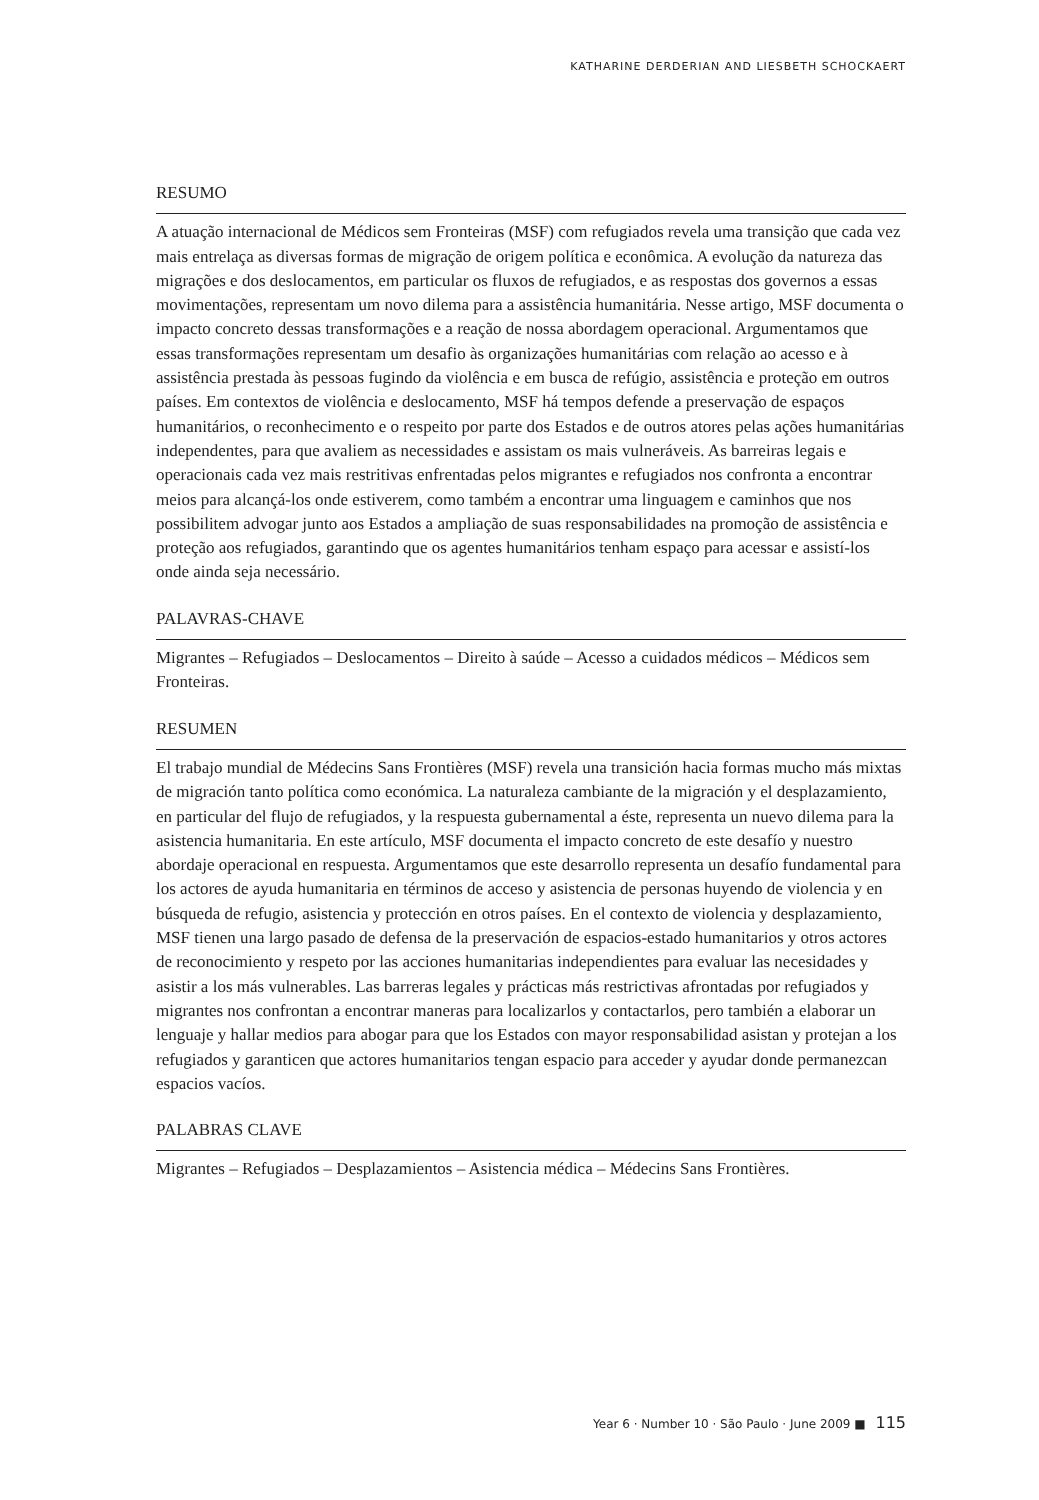KATHARINE DERDERIAN AND LIESBETH SCHOCKAERT
RESUMO
A atuação internacional de Médicos sem Fronteiras (MSF) com refugiados revela uma transição que cada vez mais entrelaça as diversas formas de migração de origem política e econômica. A evolução da natureza das migrações e dos deslocamentos, em particular os fluxos de refugiados, e as respostas dos governos a essas movimentações, representam um novo dilema para a assistência humanitária. Nesse artigo, MSF documenta o impacto concreto dessas transformações e a reação de nossa abordagem operacional. Argumentamos que essas transformações representam um desafio às organizações humanitárias com relação ao acesso e à assistência prestada às pessoas fugindo da violência e em busca de refúgio, assistência e proteção em outros países. Em contextos de violência e deslocamento, MSF há tempos defende a preservação de espaços humanitários, o reconhecimento e o respeito por parte dos Estados e de outros atores pelas ações humanitárias independentes, para que avaliem as necessidades e assistam os mais vulneráveis. As barreiras legais e operacionais cada vez mais restritivas enfrentadas pelos migrantes e refugiados nos confronta a encontrar meios para alcançá-los onde estiverem, como também a encontrar uma linguagem e caminhos que nos possibilitem advogar junto aos Estados a ampliação de suas responsabilidades na promoção de assistência e proteção aos refugiados, garantindo que os agentes humanitários tenham espaço para acessar e assistí-los onde ainda seja necessário.
PALAVRAS-CHAVE
Migrantes – Refugiados – Deslocamentos – Direito à saúde – Acesso a cuidados médicos – Médicos sem Fronteiras.
RESUMEN
El trabajo mundial de Médecins Sans Frontières (MSF) revela una transición hacia formas mucho más mixtas de migración tanto política como económica. La naturaleza cambiante de la migración y el desplazamiento, en particular del flujo de refugiados, y la respuesta gubernamental a éste, representa un nuevo dilema para la asistencia humanitaria. En este artículo, MSF documenta el impacto concreto de este desafío y nuestro abordaje operacional en respuesta. Argumentamos que este desarrollo representa un desafío fundamental para los actores de ayuda humanitaria en términos de acceso y asistencia de personas huyendo de violencia y en búsqueda de refugio, asistencia y protección en otros países. En el contexto de violencia y desplazamiento, MSF tienen una largo pasado de defensa de la preservación de espacios-estado humanitarios y otros actores de reconocimiento y respeto por las acciones humanitarias independientes para evaluar las necesidades y asistir a los más vulnerables. Las barreras legales y prácticas más restrictivas afrontadas por refugiados y migrantes nos confrontan a encontrar maneras para localizarlos y contactarlos, pero también a elaborar un lenguaje y hallar medios para abogar para que los Estados con mayor responsabilidad asistan y protejan a los refugiados y garanticen que actores humanitarios tengan espacio para acceder y ayudar donde permanezcan espacios vacíos.
PALABRAS CLAVE
Migrantes – Refugiados – Desplazamientos – Asistencia médica – Médecins Sans Frontières.
Year 6 · Number 10 · São Paulo · June 2009 ■ 115